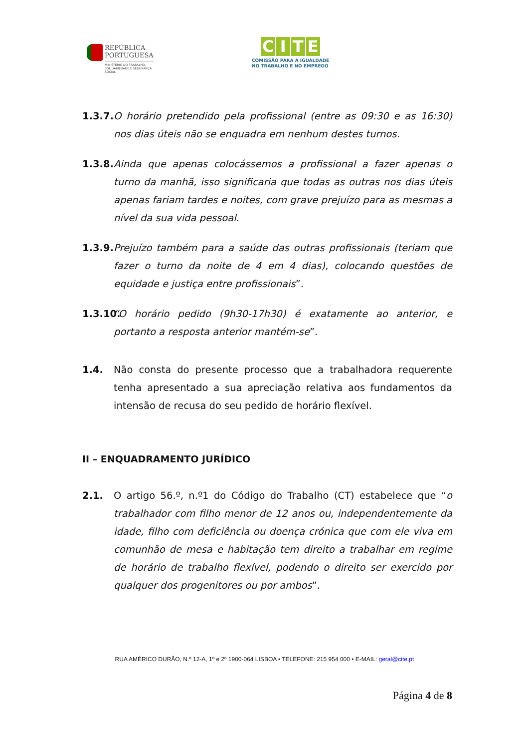REPÚBLICA
PORTUGUESA
MINISTÉRIO DO TRABALHO,
SOLIDARIEDADE E SEGURANÇA
SOCIAL
CITE
COMISSÃO PARA A IGUALDADE
NO TRABALHO E NO EMPREGO
1.3.7.
O horário pretendido pela profissional (entre as 09:30 e as 16:30) nos dias úteis não se enquadra em nenhum destes turnos.
1.3.8.
Ainda que apenas colocássemos a profissional a fazer apenas o turno da manhã, isso significaria que todas as outras nos dias úteis apenas fariam tardes e noites, com grave prejuízo para as mesmas a nível da sua vida pessoal.
1.3.9.
Prejuízo também para a saúde das outras profissionais (teriam que fazer o turno da noite de 4 em 4 dias), colocando questões de equidade e justiça entre profissionais”.
1.3.10.
“O horário pedido (9h30-17h30) é exatamente ao anterior, e portanto a resposta anterior mantém-se”.
1.4. Não consta do presente processo que a trabalhadora requerente tenha apresentado a sua apreciação relativa aos fundamentos da intensão de recusa do seu pedido de horário flexível.
II – ENQUADRAMENTO JURÍDICO
2.1. O artigo 56.º, n.º1 do Código do Trabalho (CT) estabelece que “o trabalhador com filho menor de 12 anos ou, independentemente da idade, filho com deficiência ou doença crónica que com ele viva em comunhão de mesa e habitação tem direito a trabalhar em regime de horário de trabalho flexível, podendo o direito ser exercido por qualquer dos progenitores ou por ambos”.
RUA AMÉRICO DURÃO, N.º 12-A, 1º e 2º 1900-064 LISBOA • TELEFONE: 215 954 000 • E-MAIL: geral@cite.pt
Página 4 de 8